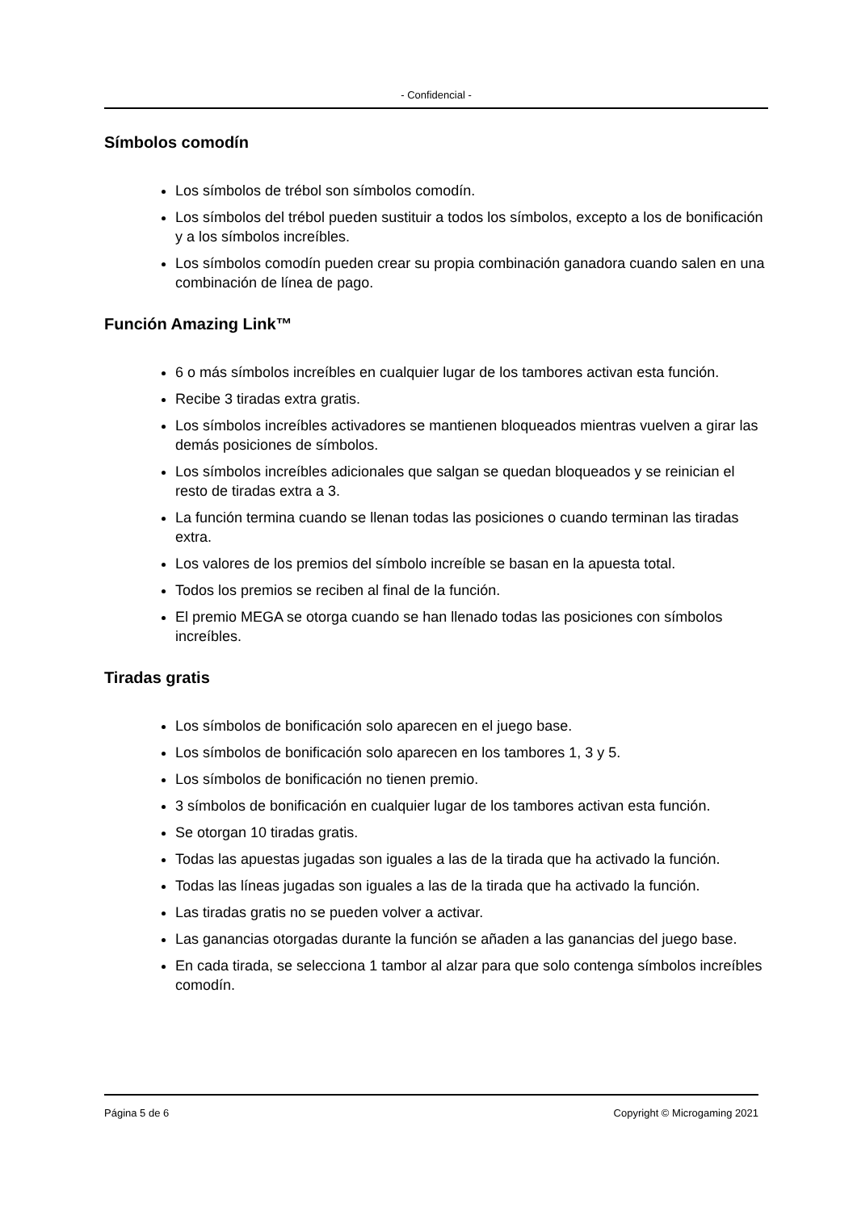- Confidencial -
Símbolos comodín
Los símbolos de trébol son símbolos comodín.
Los símbolos del trébol pueden sustituir a todos los símbolos, excepto a los de bonificación y a los símbolos increíbles.
Los símbolos comodín pueden crear su propia combinación ganadora cuando salen en una combinación de línea de pago.
Función Amazing Link™
6 o más símbolos increíbles en cualquier lugar de los tambores activan esta función.
Recibe 3 tiradas extra gratis.
Los símbolos increíbles activadores se mantienen bloqueados mientras vuelven a girar las demás posiciones de símbolos.
Los símbolos increíbles adicionales que salgan se quedan bloqueados y se reinician el resto de tiradas extra a 3.
La función termina cuando se llenan todas las posiciones o cuando terminan las tiradas extra.
Los valores de los premios del símbolo increíble se basan en la apuesta total.
Todos los premios se reciben al final de la función.
El premio MEGA se otorga cuando se han llenado todas las posiciones con símbolos increíbles.
Tiradas gratis
Los símbolos de bonificación solo aparecen en el juego base.
Los símbolos de bonificación solo aparecen en los tambores 1, 3 y 5.
Los símbolos de bonificación no tienen premio.
3 símbolos de bonificación en cualquier lugar de los tambores activan esta función.
Se otorgan 10 tiradas gratis.
Todas las apuestas jugadas son iguales a las de la tirada que ha activado la función.
Todas las líneas jugadas son iguales a las de la tirada que ha activado la función.
Las tiradas gratis no se pueden volver a activar.
Las ganancias otorgadas durante la función se añaden a las ganancias del juego base.
En cada tirada, se selecciona 1 tambor al alzar para que solo contenga símbolos increíbles comodín.
Página 5 de 6 Copyright © Microgaming 2021